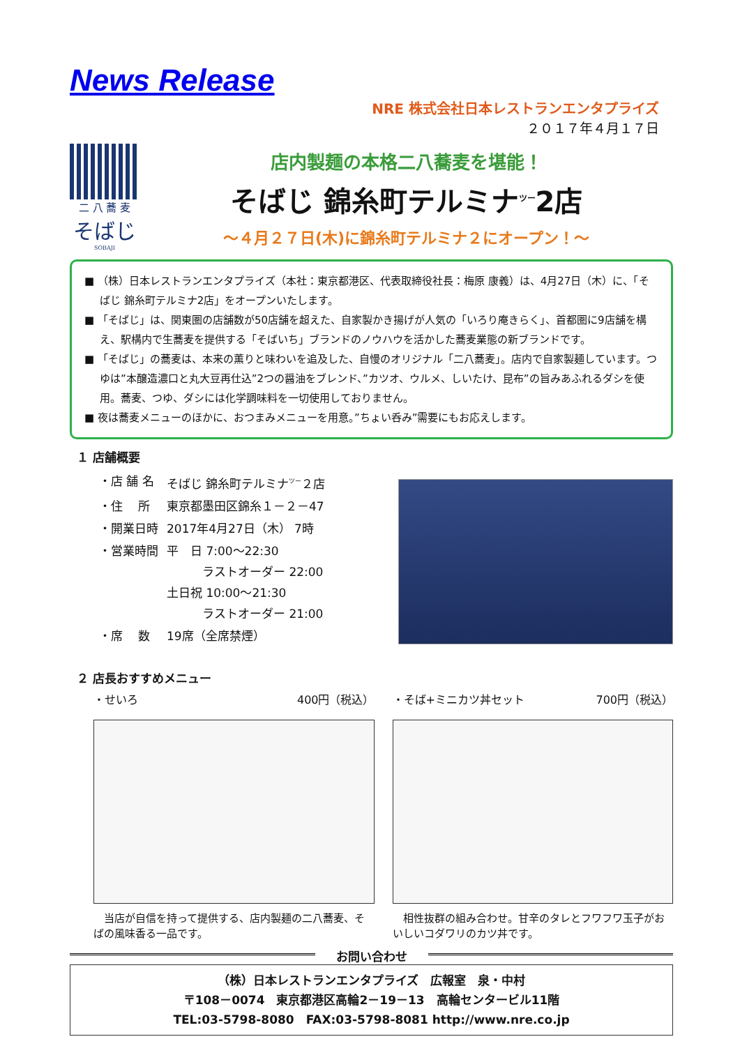News Release
NRE 株式会社日本レストランエンタプライズ
２０１７年４月１７日
二 八 蕎 麦
そばじ
SOBAJI
店内製麺の本格二八蕎麦を堪能！
そばじ 錦糸町テルミナ<sup>ツー</sup>2店
～４月２７日(木)に錦糸町テルミナ２にオープン！～
■ （株）日本レストランエンタプライズ（本社：東京都港区、代表取締役社長：梅原 康義）は、4月27日（木）に、「そばじ 錦糸町テルミナ2店」をオープンいたします。
■ 「そばじ」は、関東圏の店舗数が50店舗を超えた、自家製かき揚げが人気の「いろり庵きらく」、首都圏に9店舗を構え、駅構内で生蕎麦を提供する「そばいち」ブランドのノウハウを活かした蕎麦業態の新ブランドです。
■ 「そばじ」の蕎麦は、本来の薫りと味わいを追及した、自慢のオリジナル「二八蕎麦」。店内で自家製麺しています。つゆは”本醸造濃口と丸大豆再仕込”2つの醤油をブレンド、”カツオ、ウルメ、しいたけ、昆布”の旨みあふれるダシを使用。蕎麦、つゆ、ダシには化学調味料を一切使用しておりません。
■ 夜は蕎麦メニューのほかに、おつまみメニューを用意。”ちょい呑み”需要にもお応えします。
１ 店舗概要
| ・店 舗 名 | そばじ 錦糸町テルミナ<sup>ツー</sup>２店 |
| ・住 所 | 東京都墨田区錦糸１－２－47 |
| ・開業日時 | 2017年4月27日（木） 7時 |
| ・営業時間 | 平 日 7:00～22:30 ラストオーダー 22:00 土日祝 10:00～21:30 ラストオーダー 21:00 |
| ・席 数 | 19席（全席禁煙） |
２ 店長おすすめメニュー
・せいろ 400円（税込）
　当店が自信を持って提供する、店内製麺の二八蕎麦、そばの風味香る一品です。
・そば+ミニカツ丼セット 700円（税込）
　相性抜群の組み合わせ。甘辛のタレとフワフワ玉子がおいしいコダワリのカツ丼です。
お問い合わせ
（株）日本レストランエンタプライズ　広報室　泉・中村
〒108－0074　東京都港区高輪2－19－13　高輪センタービル11階
TEL:03-5798-8080　FAX:03-5798-8081 http://www.nre.co.jp